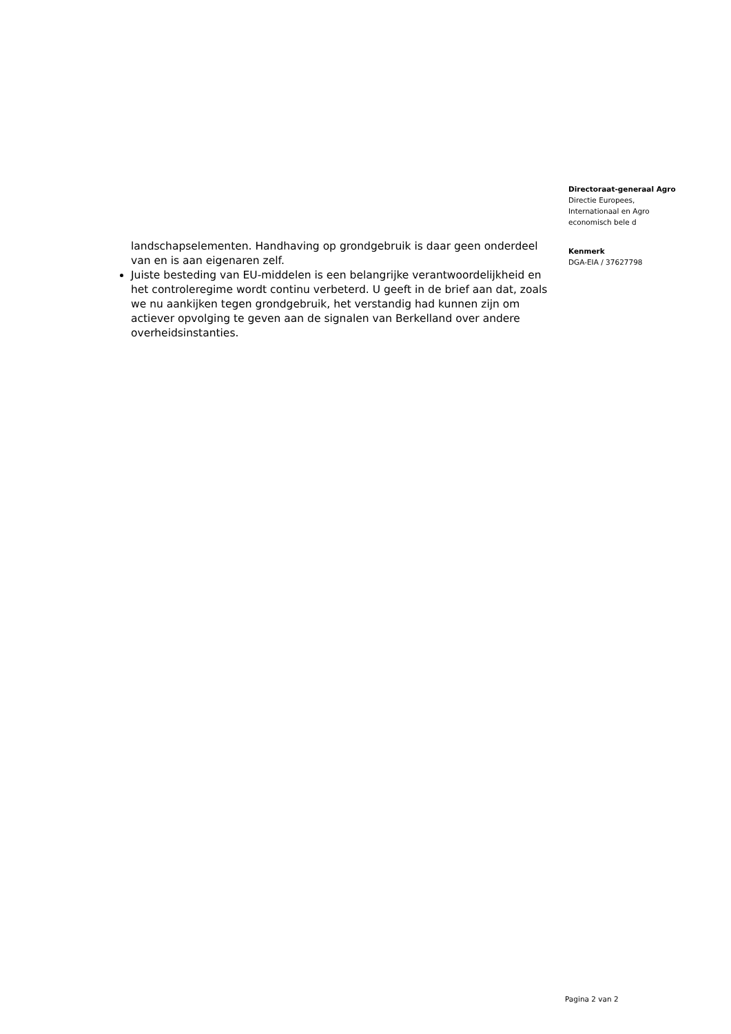landschapselementen. Handhaving op grondgebruik is daar geen onderdeel van en is aan eigenaren zelf.
Juiste besteding van EU-middelen is een belangrijke verantwoordelijkheid en het controleregime wordt continu verbeterd. U geeft in de brief aan dat, zoals we nu aankijken tegen grondgebruik, het verstandig had kunnen zijn om actiever opvolging te geven aan de signalen van Berkelland over andere overheidsinstanties.
Directoraat-generaal Agro
Directie Europees,
Internationaal en Agro
economisch bele d
Kenmerk
DGA-EIA / 37627798
Pagina 2 van 2